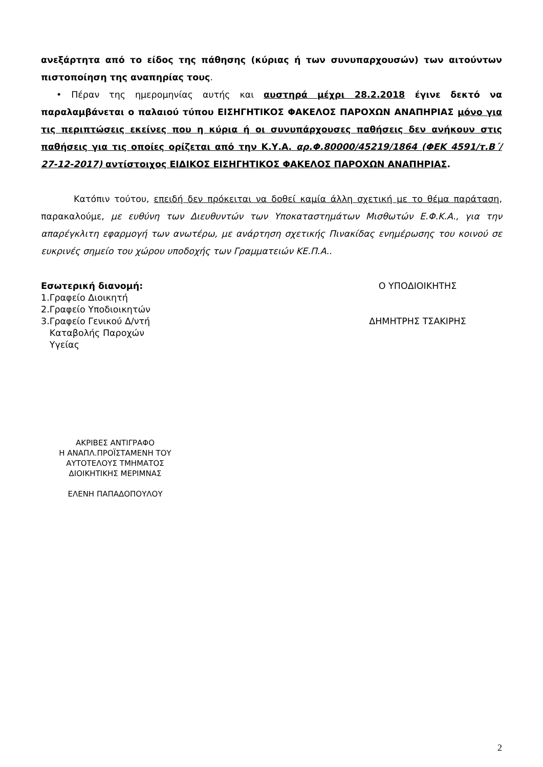ανεξάρτητα από το είδος της πάθησης (κύριας ή των συνυπαρχουσών) των αιτούντων πιστοποίηση της αναπηρίας τους.
• Πέραν της ημερομηνίας αυτής και αυστηρά μέχρι 28.2.2018 έγινε δεκτό να παραλαμβάνεται ο παλαιού τύπου ΕΙΣΗΓΗΤΙΚΟΣ ΦΑΚΕΛΟΣ ΠΑΡΟΧΩΝ ΑΝΑΠΗΡΙΑΣ μόνο για τις περιπτώσεις εκείνες που η κύρια ή οι συνυπάρχουσες παθήσεις δεν ανήκουν στις παθήσεις για τις οποίες ορίζεται από την Κ.Υ.Α. αρ.Φ.80000/45219/1864 (ΦΕΚ 4591/τ.Β΄/ 27-12-2017) αντίστοιχος ΕΙΔΙΚΟΣ ΕΙΣΗΓΗΤΙΚΟΣ ΦΑΚΕΛΟΣ ΠΑΡΟΧΩΝ ΑΝΑΠΗΡΙΑΣ.
Κατόπιν τούτου, επειδή δεν πρόκειται να δοθεί καμία άλλη σχετική με το θέμα παράταση, παρακαλούμε, με ευθύνη των Διευθυντών των Υποκαταστημάτων Μισθωτών Ε.Φ.Κ.Α., για την απαρέγκλιτη εφαρμογή των ανωτέρω, με ανάρτηση σχετικής Πινακίδας ενημέρωσης του κοινού σε ευκρινές σημείο του χώρου υποδοχής των Γραμματειών ΚΕ.Π.Α..
Εσωτερική διανομή:
1.Γραφείο Διοικητή
2.Γραφείο Υποδιοικητών
3.Γραφείο Γενικού Δ/ντή
Καταβολής Παροχών
Υγείας
Ο ΥΠΟΔΙΟΙΚΗΤΗΣ
ΔΗΜΗΤΡΗΣ ΤΣΑΚΙΡΗΣ
ΑΚΡΙΒΕΣ ΑΝΤΙΓΡΑΦΟ
Η ΑΝΑΠΛ.ΠΡΟΪΣΤΑΜΕΝΗ ΤΟΥ
ΑΥΤΟΤΕΛΟΥΣ ΤΜΗΜΑΤΟΣ
ΔΙΟΙΚΗΤΙΚΗΣ ΜΕΡΙΜΝΑΣ
ΕΛΕΝΗ ΠΑΠΑΔΟΠΟΥΛΟΥ
2